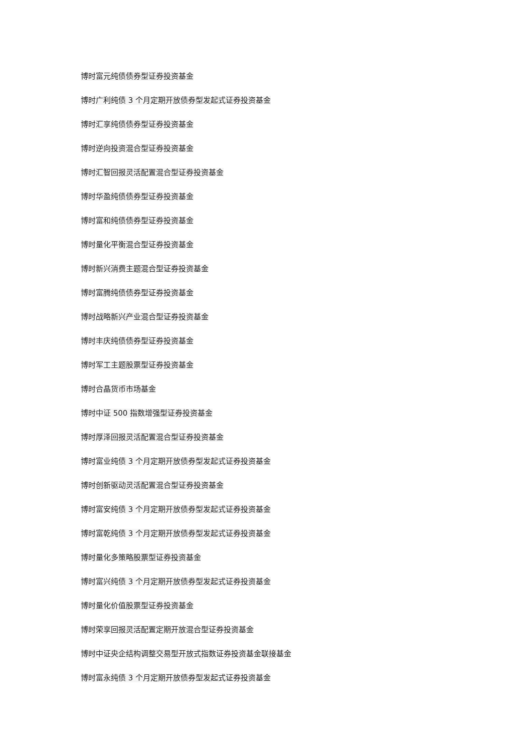博时富元纯债债券型证券投资基金
博时广利纯债 3 个月定期开放债券型发起式证券投资基金
博时汇享纯债债券型证券投资基金
博时逆向投资混合型证券投资基金
博时汇智回报灵活配置混合型证券投资基金
博时华盈纯债债券型证券投资基金
博时富和纯债债券型证券投资基金
博时量化平衡混合型证券投资基金
博时新兴消费主题混合型证券投资基金
博时富腾纯债债券型证券投资基金
博时战略新兴产业混合型证券投资基金
博时丰庆纯债债券型证券投资基金
博时军工主题股票型证券投资基金
博时合晶货币市场基金
博时中证 500 指数增强型证券投资基金
博时厚泽回报灵活配置混合型证券投资基金
博时富业纯债 3 个月定期开放债券型发起式证券投资基金
博时创新驱动灵活配置混合型证券投资基金
博时富安纯债 3 个月定期开放债券型发起式证券投资基金
博时富乾纯债 3 个月定期开放债券型发起式证券投资基金
博时量化多策略股票型证券投资基金
博时富兴纯债 3 个月定期开放债券型发起式证券投资基金
博时量化价值股票型证券投资基金
博时荣享回报灵活配置定期开放混合型证券投资基金
博时中证央企结构调整交易型开放式指数证券投资基金联接基金
博时富永纯债 3 个月定期开放债券型发起式证券投资基金